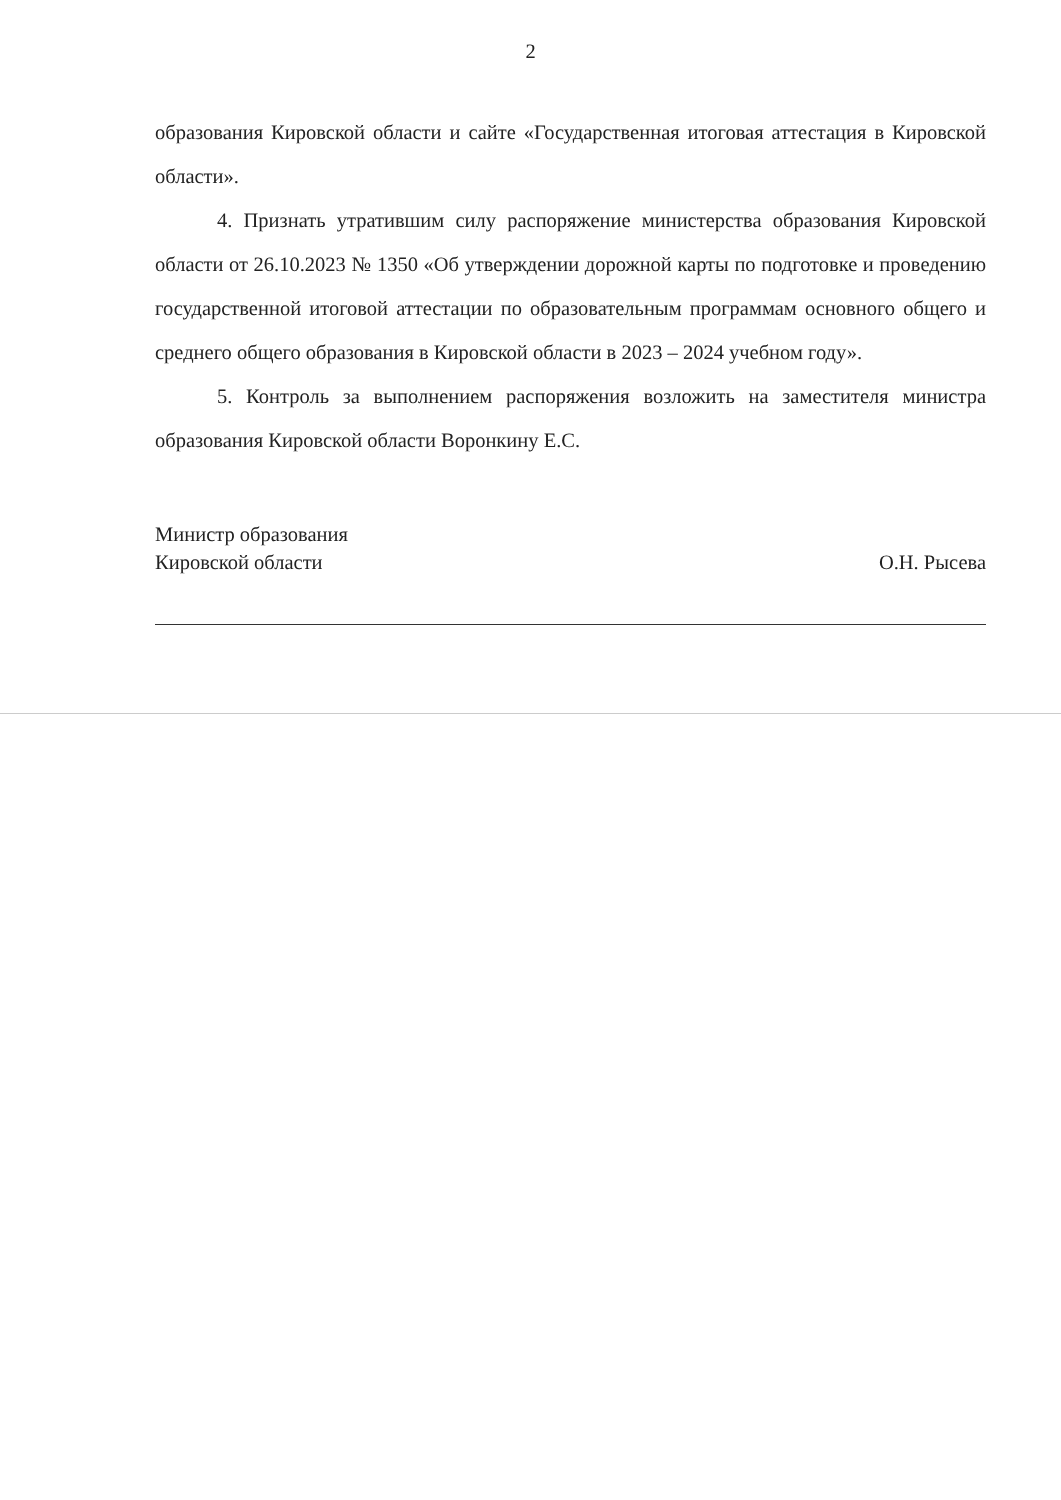2
образования Кировской области и сайте «Государственная итоговая аттестация в Кировской области».
4. Признать утратившим силу распоряжение министерства образования Кировской области от 26.10.2023 № 1350 «Об утверждении дорожной карты по подготовке и проведению государственной итоговой аттестации по образовательным программам основного общего и среднего общего образования в Кировской области в 2023 – 2024 учебном году».
5. Контроль за выполнением распоряжения возложить на заместителя министра образования Кировской области Воронкину Е.С.
Министр образования
Кировской области
О.Н. Рысева